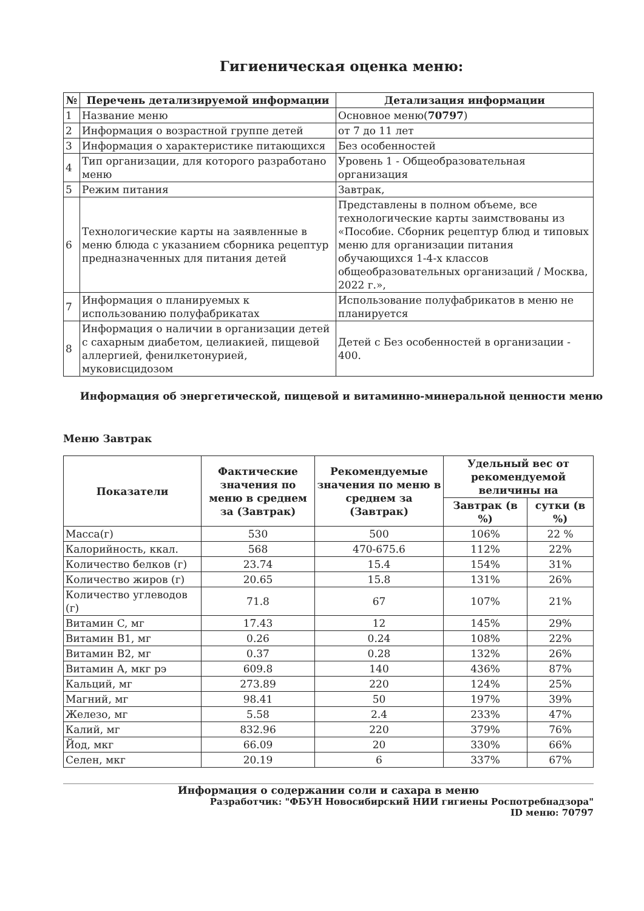Гигиеническая оценка меню:
| № | Перечень детализируемой информации | Детализация информации |
| --- | --- | --- |
| 1 | Название меню | Основное меню( 70797 ) |
| 2 | Информация о возрастной группе детей | от 7 до 11 лет |
| 3 | Информация о характеристике питающихся | Без особенностей |
| 4 | Тип организации, для которого разработано меню | Уровень 1 - Общеобразовательная организация |
| 5 | Режим питания | Завтрак, |
| 6 | Технологические карты на заявленные в меню блюда с указанием сборника рецептур предназначенных для питания детей | Представлены в полном объеме, все технологические карты заимствованы из «Пособие. Сборник рецептур блюд и типовых меню для организации питания обучающихся 1-4-х классов общеобразовательных организаций / Москва, 2022 г.», |
| 7 | Информация о планируемых к использованию полуфабрикатах | Использование полуфабрикатов в меню не планируется |
| 8 | Информация о наличии в организации детей с сахарным диабетом, целиакией, пищевой аллергией, фенилкетонурией, муковисцидозом | Детей с Без особенностей в организации - 400. |
Информация об энергетической, пищевой и витаминно-минеральной ценности меню
Меню Завтрак
| Показатели | Фактические значения по меню в среднем за (Завтрак) | Рекомендуемые значения по меню в среднем за (Завтрак) | Удельный вес от рекомендуемой величины на | |
| --- | --- | --- | --- | --- |
| | | | Завтрак (в %) | сутки (в %) |
| Масса(г) | 530 | 500 | 106% | 22 % |
| Калорийность, ккал. | 568 | 470-675.6 | 112% | 22% |
| Количество белков (г) | 23.74 | 15.4 | 154% | 31% |
| Количество жиров (г) | 20.65 | 15.8 | 131% | 26% |
| Количество углеводов (г) | 71.8 | 67 | 107% | 21% |
| Витамин C, мг | 17.43 | 12 | 145% | 29% |
| Витамин B1, мг | 0.26 | 0.24 | 108% | 22% |
| Витамин B2, мг | 0.37 | 0.28 | 132% | 26% |
| Витамин A, мкг рэ | 609.8 | 140 | 436% | 87% |
| Кальций, мг | 273.89 | 220 | 124% | 25% |
| Магний, мг | 98.41 | 50 | 197% | 39% |
| Железо, мг | 5.58 | 2.4 | 233% | 47% |
| Калий, мг | 832.96 | 220 | 379% | 76% |
| Йод, мкг | 66.09 | 20 | 330% | 66% |
| Селен, мкг | 20.19 | 6 | 337% | 67% |
Информация о содержании соли и сахара в меню
Разработчик: "ФБУН Новосибирский НИИ гигиены Роспотребнадзора"
ID меню: 70797